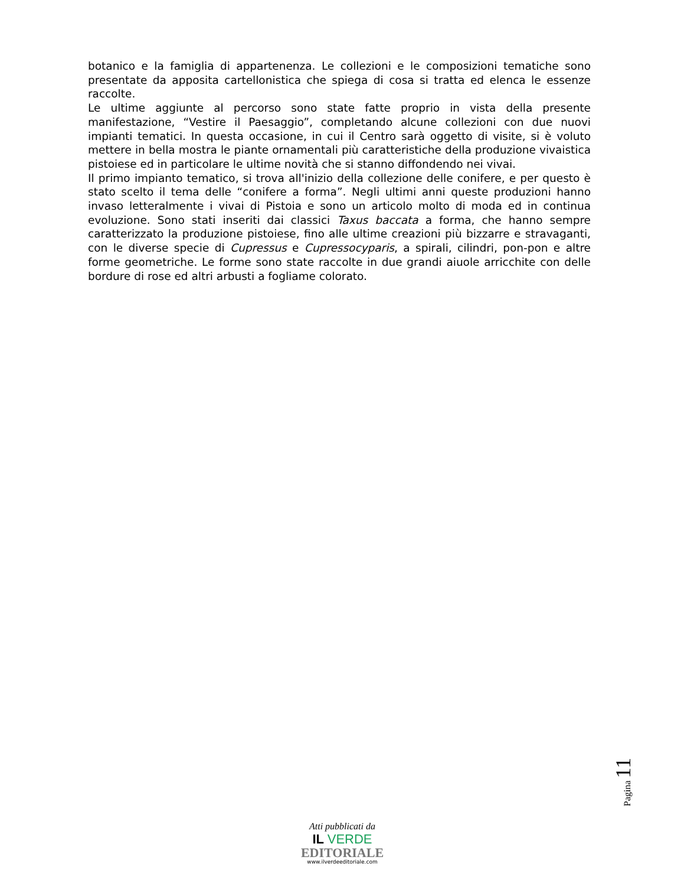botanico e la famiglia di appartenenza. Le collezioni e le composizioni tematiche sono presentate da apposita cartellonistica che spiega di cosa si tratta ed elenca le essenze raccolte.
Le ultime aggiunte al percorso sono state fatte proprio in vista della presente manifestazione, “Vestire il Paesaggio”, completando alcune collezioni con due nuovi impianti tematici. In questa occasione, in cui il Centro sarà oggetto di visite, si è voluto mettere in bella mostra le piante ornamentali più caratteristiche della produzione vivaistica pistoiese ed in particolare le ultime novità che si stanno diffondendo nei vivai.
Il primo impianto tematico, si trova all'inizio della collezione delle conifere, e per questo è stato scelto il tema delle “conifere a forma”. Negli ultimi anni queste produzioni hanno invaso letteralmente i vivai di Pistoia e sono un articolo molto di moda ed in continua evoluzione. Sono stati inseriti dai classici Taxus baccata a forma, che hanno sempre caratterizzato la produzione pistoiese, fino alle ultime creazioni più bizzarre e stravaganti, con le diverse specie di Cupressus e Cupressocyparis, a spirali, cilindri, pon-pon e altre forme geometriche. Le forme sono state raccolte in due grandi aiuole arricchite con delle bordure di rose ed altri arbusti a fogliame colorato.
Pagina 11
Atti pubblicati da
IL VERDE
EDITORIALE
www.ilverdeeditoriale.com